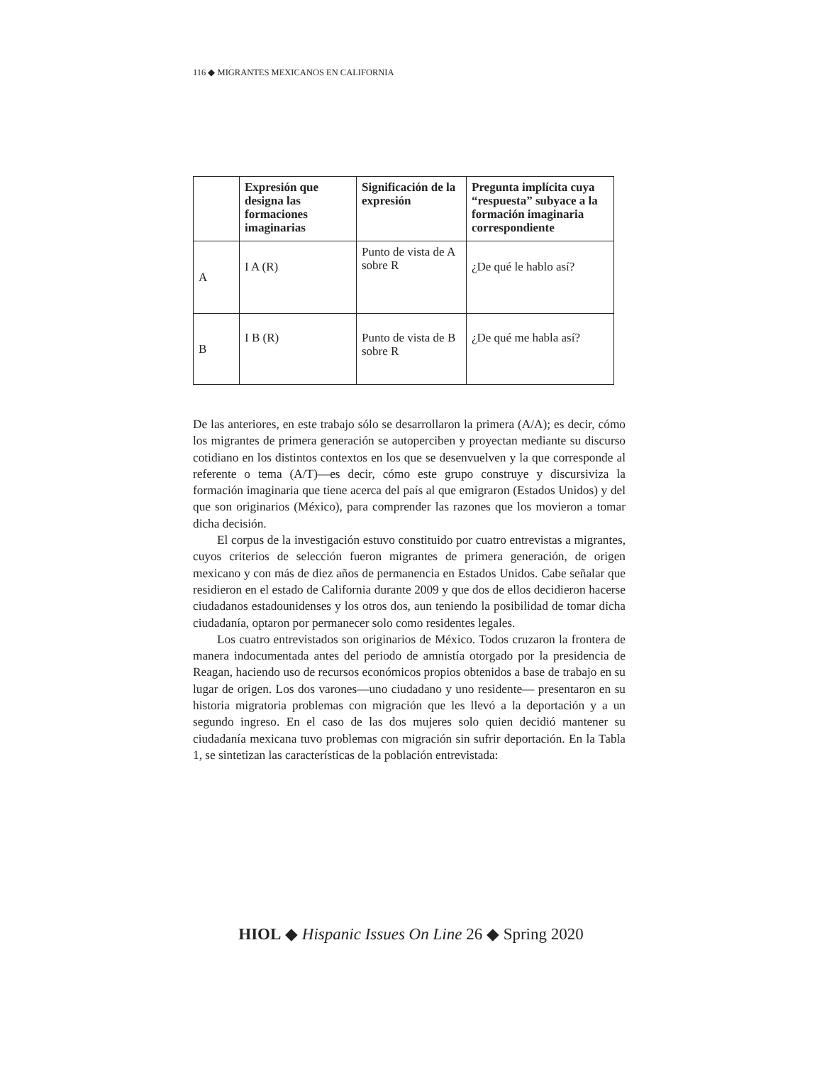116 ◆ MIGRANTES MEXICANOS EN CALIFORNIA
| | Expresión que designa las formaciones imaginarias | Significación de la expresión | Pregunta implícita cuya “respuesta” subyace a la formación imaginaria correspondiente |
| --- | --- | --- | --- |
| A | I A (R) | Punto de vista de A sobre R | ¿De qué le hablo así? |
| B | I B (R) | Punto de vista de B sobre R | ¿De qué me habla así? |
De las anteriores, en este trabajo sólo se desarrollaron la primera (A/A); es decir, cómo los migrantes de primera generación se autoperciben y proyectan mediante su discurso cotidiano en los distintos contextos en los que se desenvuelven y la que corresponde al referente o tema (A/T)—es decir, cómo este grupo construye y discursiviza la formación imaginaria que tiene acerca del país al que emigraron (Estados Unidos) y del que son originarios (México), para comprender las razones que los movieron a tomar dicha decisión.
El corpus de la investigación estuvo constituido por cuatro entrevistas a migrantes, cuyos criterios de selección fueron migrantes de primera generación, de origen mexicano y con más de diez años de permanencia en Estados Unidos. Cabe señalar que residieron en el estado de California durante 2009 y que dos de ellos decidieron hacerse ciudadanos estadounidenses y los otros dos, aun teniendo la posibilidad de tomar dicha ciudadanía, optaron por permanecer solo como residentes legales.
Los cuatro entrevistados son originarios de México. Todos cruzaron la frontera de manera indocumentada antes del periodo de amnistía otorgado por la presidencia de Reagan, haciendo uso de recursos económicos propios obtenidos a base de trabajo en su lugar de origen. Los dos varones—uno ciudadano y uno residente— presentaron en su historia migratoria problemas con migración que les llevó a la deportación y a un segundo ingreso. En el caso de las dos mujeres solo quien decidió mantener su ciudadanía mexicana tuvo problemas con migración sin sufrir deportación. En la Tabla 1, se sintetizan las características de la población entrevistada:
HIOL ◆ Hispanic Issues On Line 26 ◆ Spring 2020